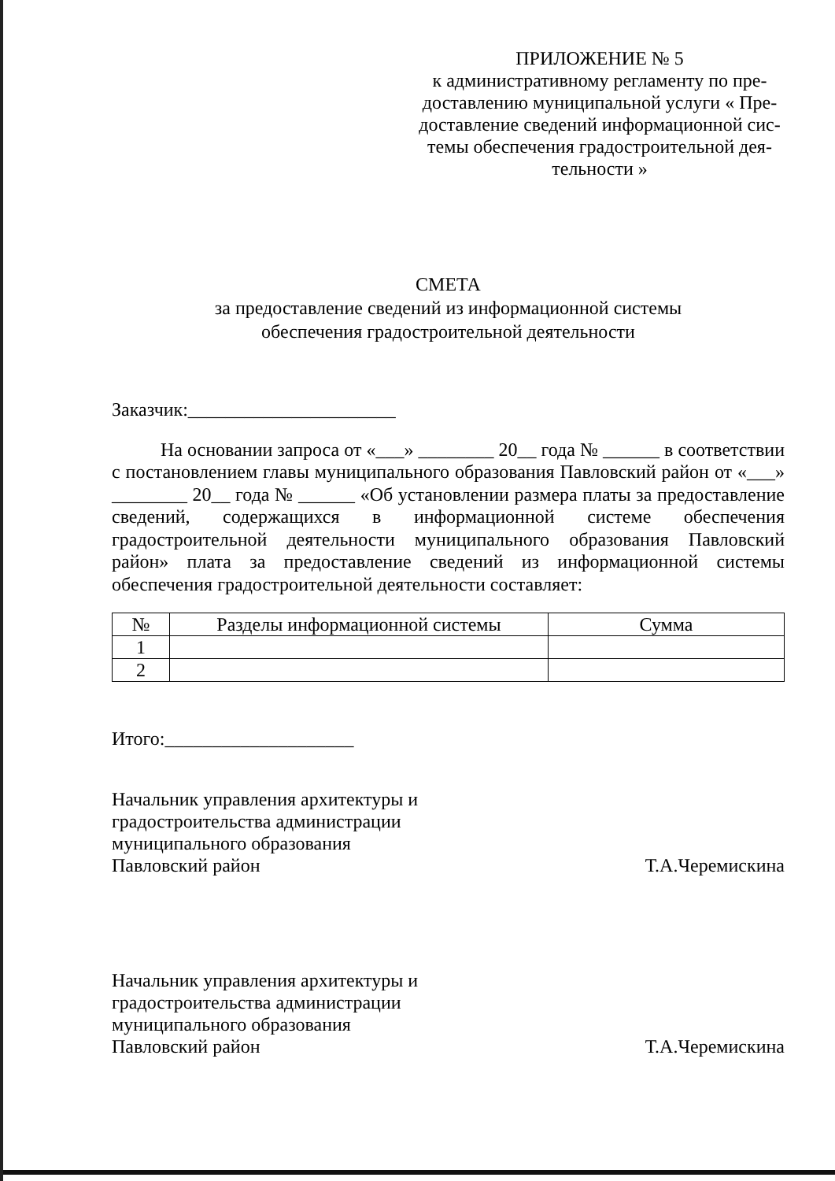ПРИЛОЖЕНИЕ № 5
к административному регламенту по пре-доставлению муниципальной услуги « Пре-доставление сведений информационной сис-темы обеспечения градостроительной дея-тельности »
СМЕТА
за предоставление сведений из информационной системы
обеспечения градостроительной деятельности
Заказчик:______________________
На основании запроса от «___» ________ 20__ года № ______ в соответствии с постановлением главы муниципального образования Павловский район от «___» ________ 20__ года № ______ «Об установлении размера платы за предоставление сведений, содержащихся в информационной системе обеспечения градостроительной деятельности муниципального образования Павловский район» плата за предоставление сведений из информационной системы обеспечения градостроительной деятельности составляет:
| № | Разделы информационной системы | Сумма |
| --- | --- | --- |
| 1 | | |
| 2 | | |
Итого:____________________
Начальник управления архитектуры и
градостроительства администрации
муниципального образования
Павловский район
Т.А.Черемискина
Начальник управления архитектуры и
градостроительства администрации
муниципального образования
Павловский район
Т.А.Черемискина